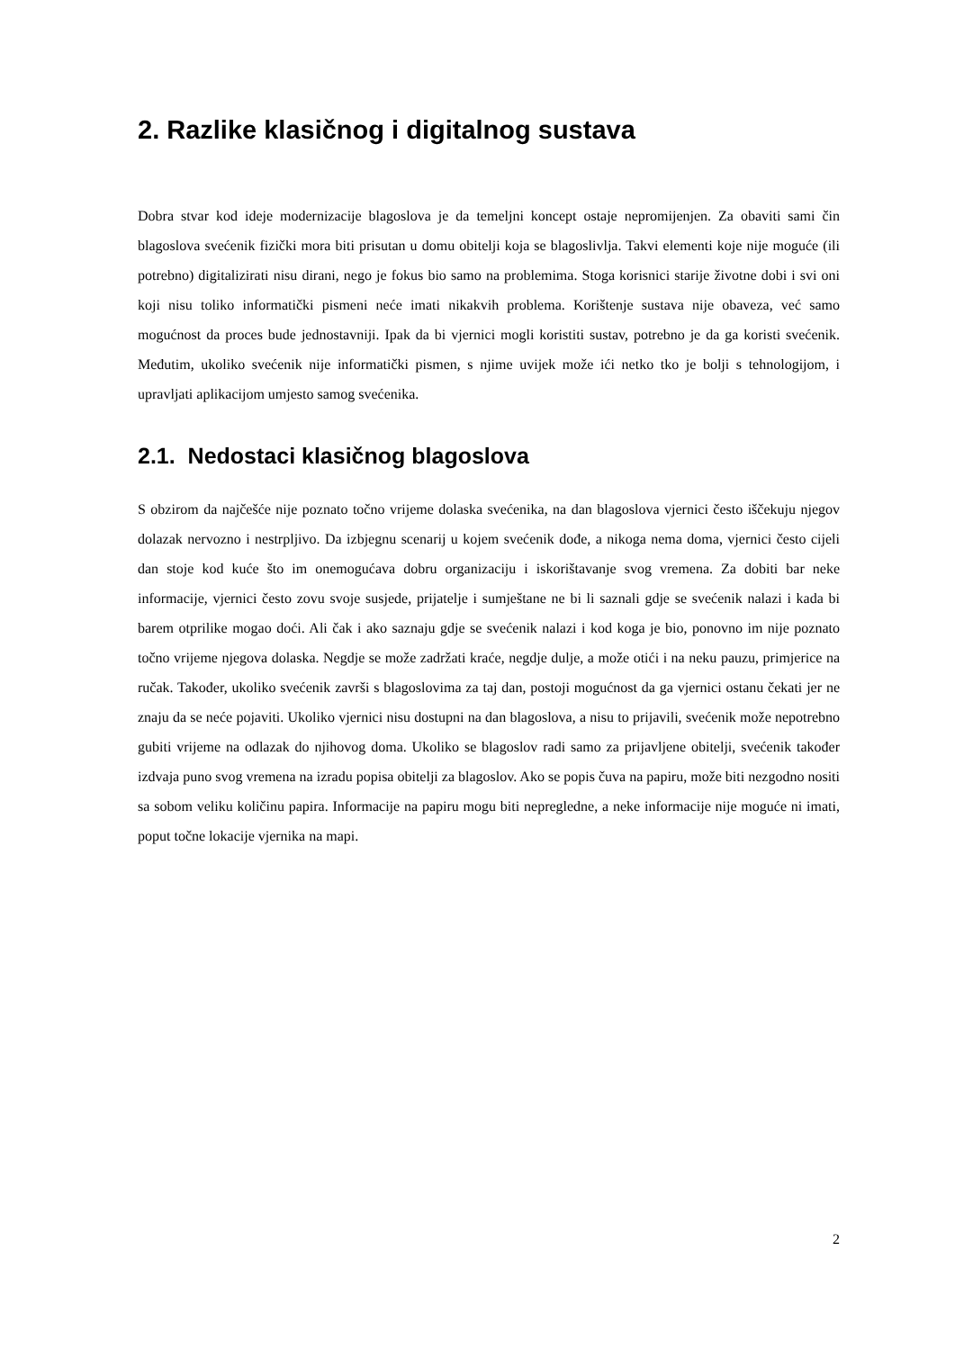2. Razlike klasičnog i digitalnog sustava
Dobra stvar kod ideje modernizacije blagoslova je da temeljni koncept ostaje nepromijenjen. Za obaviti sami čin blagoslova svećenik fizički mora biti prisutan u domu obitelji koja se blagoslivlja. Takvi elementi koje nije moguće (ili potrebno) digitalizirati nisu dirani, nego je fokus bio samo na problemima. Stoga korisnici starije životne dobi i svi oni koji nisu toliko informatički pismeni neće imati nikakvih problema. Korištenje sustava nije obaveza, već samo mogućnost da proces bude jednostavniji. Ipak da bi vjernici mogli koristiti sustav, potrebno je da ga koristi svećenik. Međutim, ukoliko svećenik nije informatički pismen, s njime uvijek može ići netko tko je bolji s tehnologijom, i upravljati aplikacijom umjesto samog svećenika.
2.1. Nedostaci klasičnog blagoslova
S obzirom da najčešće nije poznato točno vrijeme dolaska svećenika, na dan blagoslova vjernici često iščekuju njegov dolazak nervozno i nestrpljivo. Da izbjegnu scenarij u kojem svećenik dođe, a nikoga nema doma, vjernici često cijeli dan stoje kod kuće što im onemogućava dobru organizaciju i iskorištavanje svog vremena. Za dobiti bar neke informacije, vjernici često zovu svoje susjede, prijatelje i sumještane ne bi li saznali gdje se svećenik nalazi i kada bi barem otprilike mogao doći. Ali čak i ako saznaju gdje se svećenik nalazi i kod koga je bio, ponovno im nije poznato točno vrijeme njegova dolaska. Negdje se može zadržati kraće, negdje dulje, a može otići i na neku pauzu, primjerice na ručak. Također, ukoliko svećenik završi s blagoslovima za taj dan, postoji mogućnost da ga vjernici ostanu čekati jer ne znaju da se neće pojaviti. Ukoliko vjernici nisu dostupni na dan blagoslova, a nisu to prijavili, svećenik može nepotrebno gubiti vrijeme na odlazak do njihovog doma. Ukoliko se blagoslov radi samo za prijavljene obitelji, svećenik također izdvaja puno svog vremena na izradu popisa obitelji za blagoslov. Ako se popis čuva na papiru, može biti nezgodno nositi sa sobom veliku količinu papira. Informacije na papiru mogu biti nepregledne, a neke informacije nije moguće ni imati, poput točne lokacije vjernika na mapi.
2